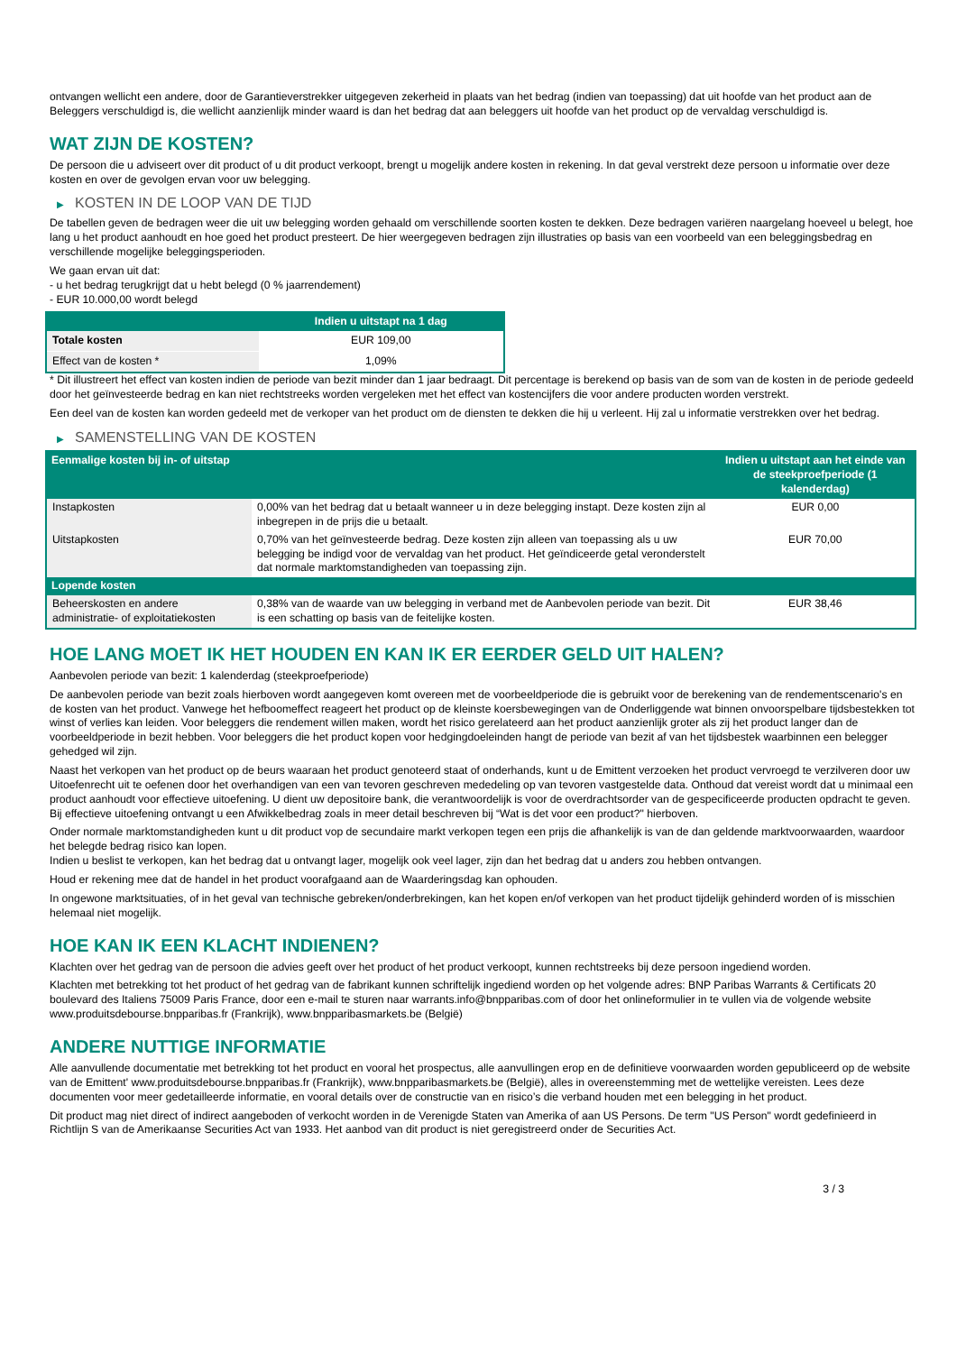ontvangen wellicht een andere, door de Garantieverstrekker uitgegeven zekerheid in plaats van het bedrag (indien van toepassing) dat uit hoofde van het product aan de Beleggers verschuldigd is, die wellicht aanzienlijk minder waard is dan het bedrag dat aan beleggers uit hoofde van het product op de vervaldag verschuldigd is.
WAT ZIJN DE KOSTEN?
De persoon die u adviseert over dit product of u dit product verkoopt, brengt u mogelijk andere kosten in rekening. In dat geval verstrekt deze persoon u informatie over deze kosten en over de gevolgen ervan voor uw belegging.
▶ KOSTEN IN DE LOOP VAN DE TIJD
De tabellen geven de bedragen weer die uit uw belegging worden gehaald om verschillende soorten kosten te dekken. Deze bedragen variëren naargelang hoeveel u belegt, hoe lang u het product aanhoudt en hoe goed het product presteert. De hier weergegeven bedragen zijn illustraties op basis van een voorbeeld van een beleggingsbedrag en verschillende mogelijke beleggingsperioden.
We gaan ervan uit dat:
- u het bedrag terugkrijgt dat u hebt belegd (0 % jaarrendement)
- EUR 10.000,00 wordt belegd
| | Indien u uitstapt na 1 dag |
| --- | --- |
| Totale kosten | EUR 109,00 |
| Effect van de kosten * | 1,09% |
* Dit illustreert het effect van kosten indien de periode van bezit minder dan 1 jaar bedraagt. Dit percentage is berekend op basis van de som van de kosten in de periode gedeeld door het geïnvesteerde bedrag en kan niet rechtstreeks worden vergeleken met het effect van kostencijfers die voor andere producten worden verstrekt.
Een deel van de kosten kan worden gedeeld met de verkoper van het product om de diensten te dekken die hij u verleent. Hij zal u informatie verstrekken over het bedrag.
▶ SAMENSTELLING VAN DE KOSTEN
| Eenmalige kosten bij in- of uitstap | | Indien u uitstapt aan het einde van de steekproefperiode (1 kalenderdag) |
| --- | --- | --- |
| Instapkosten | 0,00% van het bedrag dat u betaalt wanneer u in deze belegging instapt. Deze kosten zijn al inbegrepen in de prijs die u betaalt. | EUR 0,00 |
| Uitstapkosten | 0,70% van het geïnvesteerde bedrag. Deze kosten zijn alleen van toepassing als u uw belegging be indigd voor de vervaldag van het product. Het geïndiceerde getal veronderstelt dat normale marktomstandigheden van toepassing zijn. | EUR 70,00 |
| Lopende kosten | | |
| Beheerskosten en andere administratie- of exploitatiekosten | 0,38% van de waarde van uw belegging in verband met de Aanbevolen periode van bezit. Dit is een schatting op basis van de feitelijke kosten. | EUR 38,46 |
HOE LANG MOET IK HET HOUDEN EN KAN IK ER EERDER GELD UIT HALEN?
Aanbevolen periode van bezit: 1 kalenderdag (steekproefperiode)
De aanbevolen periode van bezit zoals hierboven wordt aangegeven komt overeen met de voorbeeldperiode die is gebruikt voor de berekening van de rendementscenario's en de kosten van het product. Vanwege het hefboomeffect reageert het product op de kleinste koersbewegingen van de Onderliggende wat binnen onvoorspelbare tijdsbestekken tot winst of verlies kan leiden. Voor beleggers die rendement willen maken, wordt het risico gerelateerd aan het product aanzienlijk groter als zij het product langer dan de voorbeeldperiode in bezit hebben. Voor beleggers die het product kopen voor hedgingdoeleinden hangt de periode van bezit af van het tijdsbestek waarbinnen een belegger gehedged wil zijn.
Naast het verkopen van het product op de beurs waaraan het product genoteerd staat of onderhands, kunt u de Emittent verzoeken het product vervroegd te verzilveren door uw Uitoefenrecht uit te oefenen door het overhandigen van een van tevoren geschreven mededeling op van tevoren vastgestelde data. Onthoud dat vereist wordt dat u minimaal een product aanhoudt voor effectieve uitoefening. U dient uw depositoire bank, die verantwoordelijk is voor de overdrachtsorder van de gespecificeerde producten opdracht te geven. Bij effectieve uitoefening ontvangt u een Afwikkelbedrag zoals in meer detail beschreven bij “Wat is det voor een product?" hierboven.
Onder normale marktomstandigheden kunt u dit product vop de secundaire markt verkopen tegen een prijs die afhankelijk is van de dan geldende marktvoorwaarden, waardoor het belegde bedrag risico kan lopen.
Indien u beslist te verkopen, kan het bedrag dat u ontvangt lager, mogelijk ook veel lager, zijn dan het bedrag dat u anders zou hebben ontvangen.
Houd er rekening mee dat de handel in het product voorafgaand aan de Waarderingsdag kan ophouden.
In ongewone marktsituaties, of in het geval van technische gebreken/onderbrekingen, kan het kopen en/of verkopen van het product tijdelijk gehinderd worden of is misschien helemaal niet mogelijk.
HOE KAN IK EEN KLACHT INDIENEN?
Klachten over het gedrag van de persoon die advies geeft over het product of het product verkoopt, kunnen rechtstreeks bij deze persoon ingediend worden.
Klachten met betrekking tot het product of het gedrag van de fabrikant kunnen schriftelijk ingediend worden op het volgende adres: BNP Paribas Warrants & Certificats 20 boulevard des Italiens 75009 Paris France, door een e-mail te sturen naar warrants.info@bnpparibas.com of door het onlineformulier in te vullen via de volgende website www.produitsdebourse.bnpparibas.fr (Frankrijk), www.bnpparibasmarkets.be (België)
ANDERE NUTTIGE INFORMATIE
Alle aanvullende documentatie met betrekking tot het product en vooral het prospectus, alle aanvullingen erop en de definitieve voorwaarden worden gepubliceerd op de website van de Emittent' www.produitsdebourse.bnpparibas.fr (Frankrijk), www.bnpparibasmarkets.be (België), alles in overeenstemming met de wettelijke vereisten. Lees deze documenten voor meer gedetailleerde informatie, en vooral details over de constructie van en risico’s die verband houden met een belegging in het product.
Dit product mag niet direct of indirect aangeboden of verkocht worden in de Verenigde Staten van Amerika of aan US Persons. De term "US Person" wordt gedefinieerd in Richtlijn S van de Amerikaanse Securities Act van 1933. Het aanbod van dit product is niet geregistreerd onder de Securities Act.
3 / 3